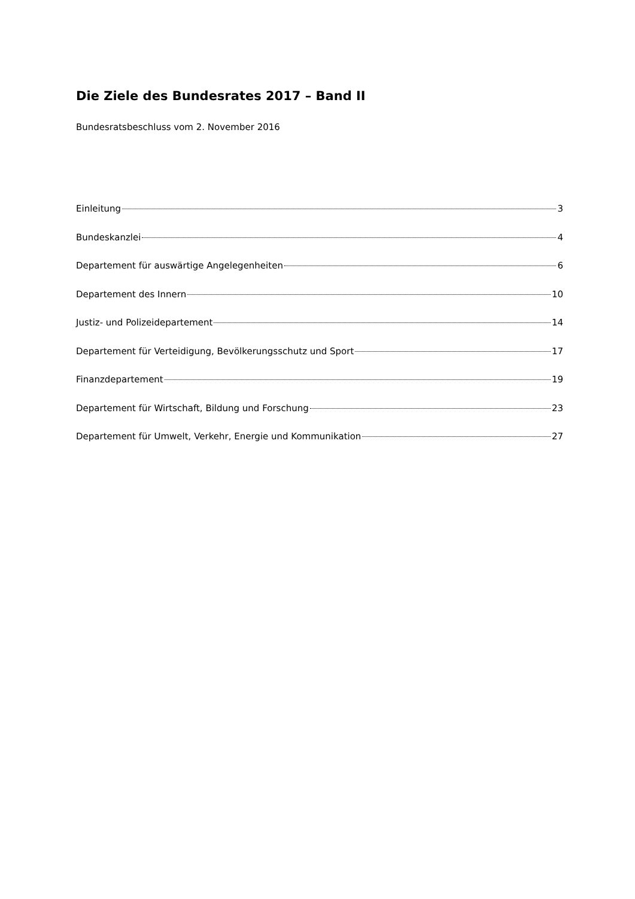Die Ziele des Bundesrates 2017 – Band II
Bundesratsbeschluss vom 2. November 2016
Einleitung 3
Bundeskanzlei 4
Departement für auswärtige Angelegenheiten 6
Departement des Innern 10
Justiz- und Polizeidepartement 14
Departement für Verteidigung, Bevölkerungsschutz und Sport 17
Finanzdepartement 19
Departement für Wirtschaft, Bildung und Forschung 23
Departement für Umwelt, Verkehr, Energie und Kommunikation 27